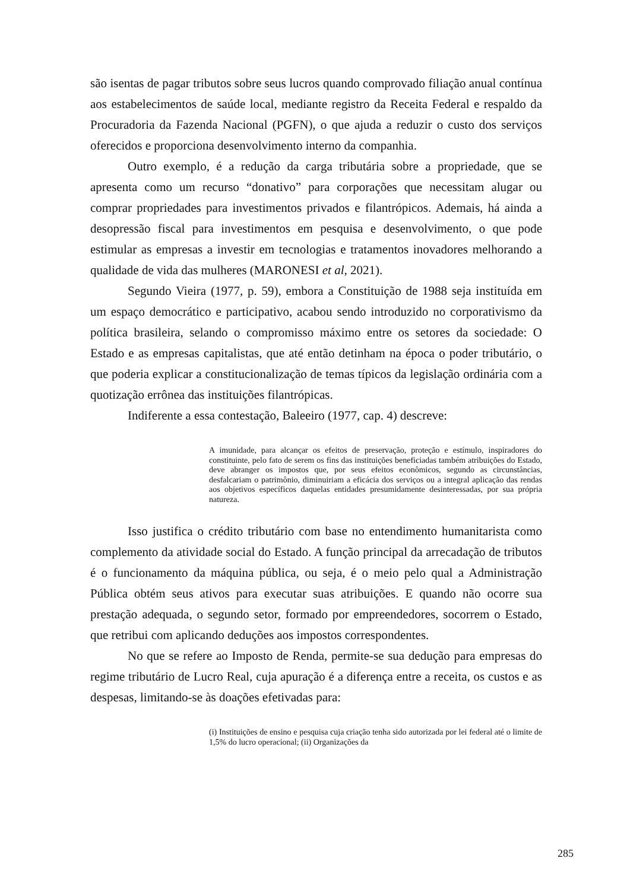são isentas de pagar tributos sobre seus lucros quando comprovado filiação anual contínua aos estabelecimentos de saúde local, mediante registro da Receita Federal e respaldo da Procuradoria da Fazenda Nacional (PGFN), o que ajuda a reduzir o custo dos serviços oferecidos e proporciona desenvolvimento interno da companhia.
Outro exemplo, é a redução da carga tributária sobre a propriedade, que se apresenta como um recurso “donativo” para corporações que necessitam alugar ou comprar propriedades para investimentos privados e filantrópicos. Ademais, há ainda a desopressão fiscal para investimentos em pesquisa e desenvolvimento, o que pode estimular as empresas a investir em tecnologias e tratamentos inovadores melhorando a qualidade de vida das mulheres (MARONESI et al, 2021).
Segundo Vieira (1977, p. 59), embora a Constituição de 1988 seja instituída em um espaço democrático e participativo, acabou sendo introduzido no corporativismo da política brasileira, selando o compromisso máximo entre os setores da sociedade: O Estado e as empresas capitalistas, que até então detinham na época o poder tributário, o que poderia explicar a constitucionalização de temas típicos da legislação ordinária com a quotização errônea das instituições filantrópicas.
Indiferente a essa contestação, Baleeiro (1977, cap. 4) descreve:
A imunidade, para alcançar os efeitos de preservação, proteção e estímulo, inspiradores do constituinte, pelo fato de serem os fins das instituições beneficiadas também atribuições do Estado, deve abranger os impostos que, por seus efeitos econômicos, segundo as circunstâncias, desfalcariam o patrimônio, diminuiriam a eficácia dos serviços ou a integral aplicação das rendas aos objetivos específicos daquelas entidades presumidamente desinteressadas, por sua própria natureza.
Isso justifica o crédito tributário com base no entendimento humanitarista como complemento da atividade social do Estado. A função principal da arrecadação de tributos é o funcionamento da máquina pública, ou seja, é o meio pelo qual a Administração Pública obtém seus ativos para executar suas atribuições. E quando não ocorre sua prestação adequada, o segundo setor, formado por empreendedores, socorrem o Estado, que retribui com aplicando deduções aos impostos correspondentes.
No que se refere ao Imposto de Renda, permite-se sua dedução para empresas do regime tributário de Lucro Real, cuja apuração é a diferença entre a receita, os custos e as despesas, limitando-se às doações efetivadas para:
(i) Instituições de ensino e pesquisa cuja criação tenha sido autorizada por lei federal até o limite de 1,5% do lucro operacional; (ii) Organizações da
285